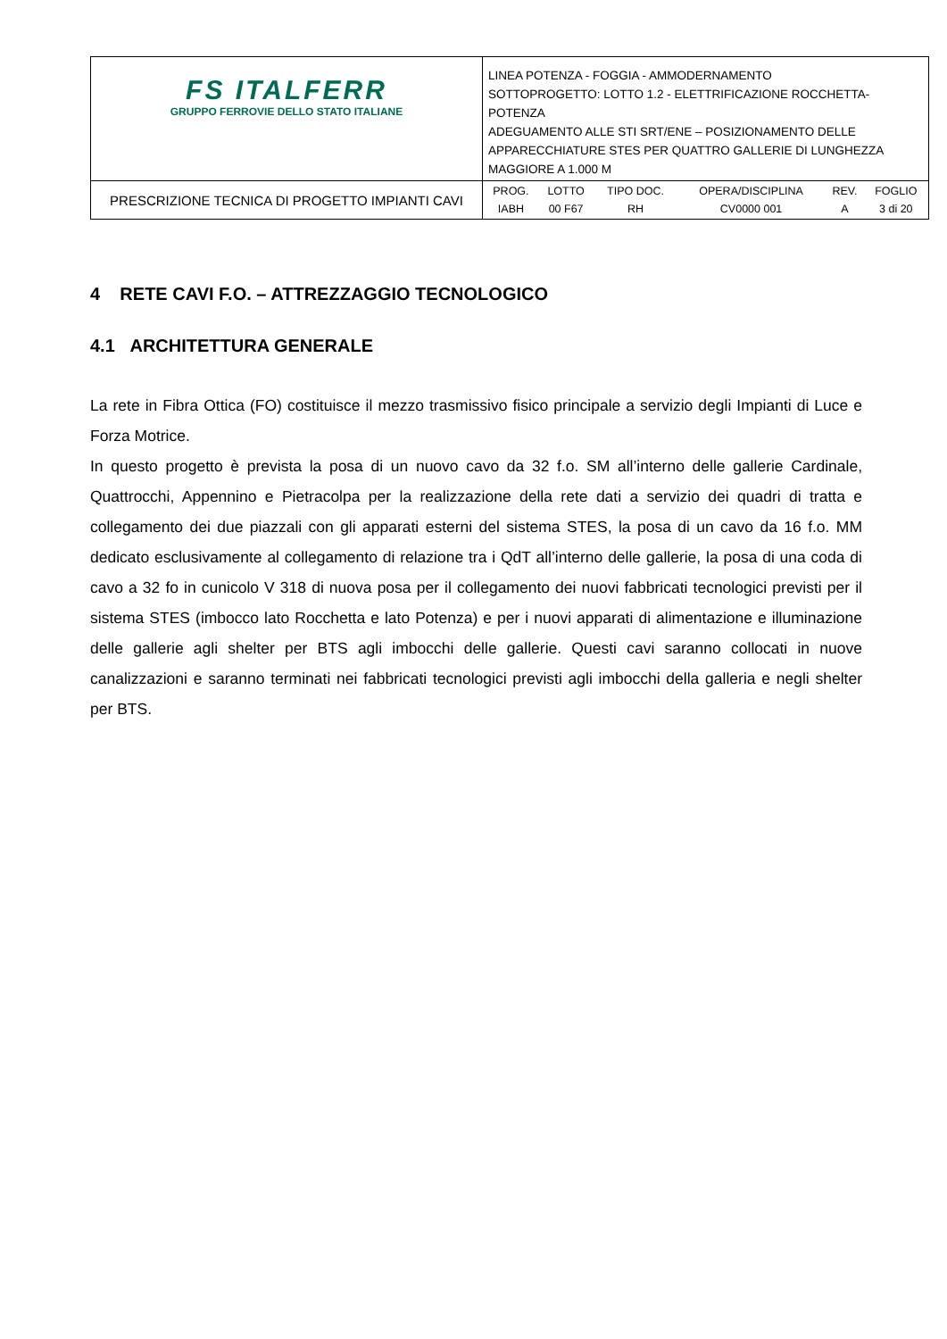| FS ITALFERR GRUPPO FERROVIE DELLO STATO ITALIANE | LINEA POTENZA - FOGGIA - AMMODERNAMENTO SOTTOPROGETTO: LOTTO 1.2 - ELETTRIFICAZIONE ROCCHETTA-POTENZA ADEGUAMENTO ALLE STI SRT/ENE – POSIZIONAMENTO DELLE APPARECCHIATURE STES PER QUATTRO GALLERIE DI LUNGHEZZA MAGGIORE A 1.000 M |
| PRESCRIZIONE TECNICA DI PROGETTO IMPIANTI CAVI | / PROG. / LOTTO / TIPO DOC. / OPERA/DISCIPLINA / REV. / FOGLIO / / IABH / 00 F67 / RH / CV0000 001 / A / 3 di 20 / |
4 RETE CAVI F.O. – ATTREZZAGGIO TECNOLOGICO
4.1 ARCHITETTURA GENERALE
La rete in Fibra Ottica (FO) costituisce il mezzo trasmissivo fisico principale a servizio degli Impianti di Luce e Forza Motrice.
In questo progetto è prevista la posa di un nuovo cavo da 32 f.o. SM all’interno delle gallerie Cardinale, Quattrocchi, Appennino e Pietracolpa per la realizzazione della rete dati a servizio dei quadri di tratta e collegamento dei due piazzali con gli apparati esterni del sistema STES, la posa di un cavo da 16 f.o. MM dedicato esclusivamente al collegamento di relazione tra i QdT all’interno delle gallerie, la posa di una coda di cavo a 32 fo in cunicolo V 318 di nuova posa per il collegamento dei nuovi fabbricati tecnologici previsti per il sistema STES (imbocco lato Rocchetta e lato Potenza) e per i nuovi apparati di alimentazione e illuminazione delle gallerie agli shelter per BTS agli imbocchi delle gallerie. Questi cavi saranno collocati in nuove canalizzazioni e saranno terminati nei fabbricati tecnologici previsti agli imbocchi della galleria e negli shelter per BTS.